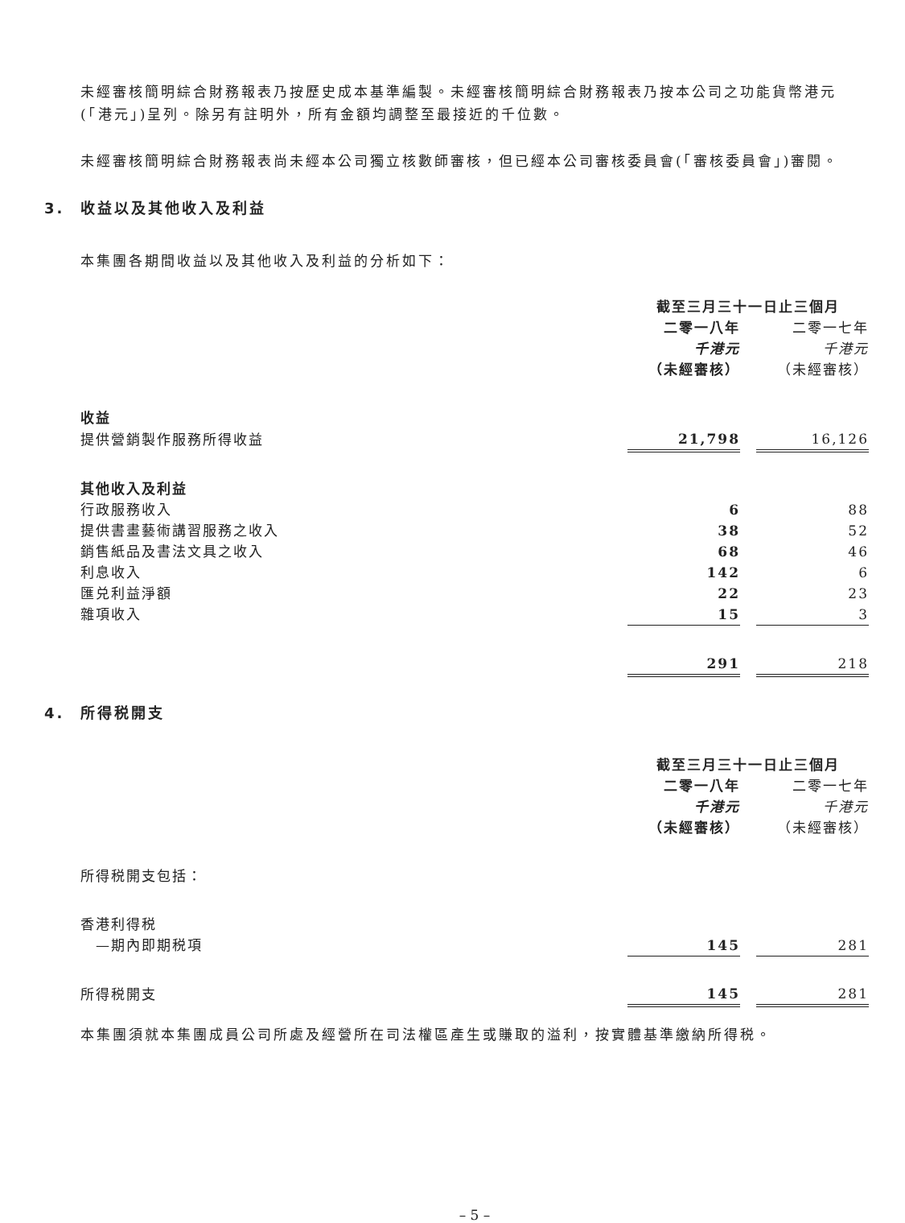未經審核簡明綜合財務報表乃按歷史成本基準編製。未經審核簡明綜合財務報表乃按本公司之功能貨幣港元(「港元」)呈列。除另有註明外，所有金額均調整至最接近的千位數。
未經審核簡明綜合財務報表尚未經本公司獨立核數師審核，但已經本公司審核委員會(「審核委員會」)審閱。
3. 收益以及其他收入及利益
本集團各期間收益以及其他收入及利益的分析如下：
| | 截至三月三十一日止三個月 | | |
| | 二零一八年 | | 二零一七年 |
| | 千港元 | | 千港元 |
| | （未經審核） | | （未經審核） |
| 收益 | | | |
| 提供營銷製作服務所得收益 | 21,798 | | 16,126 |
| 其他收入及利益 | | | |
| 行政服務收入 | 6 | | 88 |
| 提供書畫藝術講習服務之收入 | 38 | | 52 |
| 銷售紙品及書法文具之收入 | 68 | | 46 |
| 利息收入 | 142 | | 6 |
| 匯兑利益淨額 | 22 | | 23 |
| 雜項收入 | 15 | | 3 |
| | 291 | | 218 |
4. 所得税開支
| | 截至三月三十一日止三個月 | | |
| | 二零一八年 | | 二零一七年 |
| | 千港元 | | 千港元 |
| | （未經審核） | | （未經審核） |
| 所得税開支包括： | | | |
| 香港利得税 | | | |
| —期內即期税項 | 145 | | 281 |
| 所得税開支 | 145 | | 281 |
本集團須就本集團成員公司所處及經營所在司法權區產生或賺取的溢利，按實體基準繳納所得税。
– 5 –